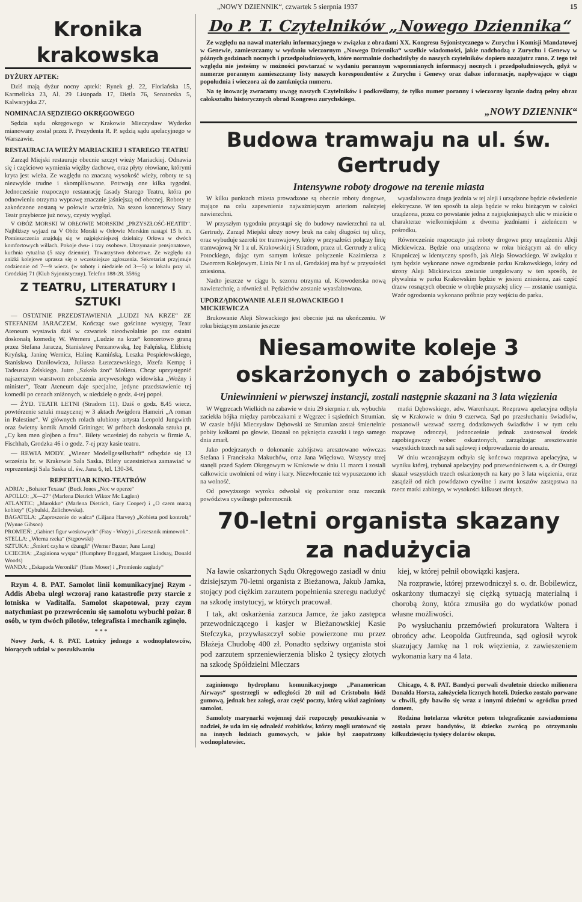„NOWY DZIENNIK“, czwartek 5 sierpnia 1937 15
Kronika krakowska
DYŻURY APTEK:
Dziś mają dyżur nocny apteki: Rynek gł. 22, Floriańska 15, Karmelicka 23, Al. 29 Listopada 17, Dietla 76, Senatorska 5, Kalwaryjska 27.
NOMINACJA SĘDZIEGO OKRĘGOWEGO
Sędzia sądu okręgowego w Krakowie Mieczysław Wyderko mianowany został przez P. Prezydenta R. P. sędzią sądu apelacyjnego w Warszawie.
RESTAURACJA WIEŻY MARIACKIEJ I STAREGO TEATRU
Zarząd Miejski restauruje obecnie szczyt wieży Mariackiej. Odnawia się i częściowo wymienia więźby dachowe, oraz płyty ołowiane, którymi kryta jest wieża. Ze względu na znaczną wysokość wieży, roboty te są niezwykle trudne i skomplikowane. Potrwają one kilka tygodni. Jednocześnie rozpoczęto restaurację fasady Starego Teatru, która po odnowieniu otrzyma wyprawę znacznie jaśniejszą od obecnej. Roboty te zakończone zostaną w połowie września. Na sezon koncertowy Stary Teatr przybierze już nowy, czysty wygląd.
V OBÓZ MORSKI W ORŁOWIE MORSKIM „PRZYSZŁOŚĆ-HEATID“. Najbliższy wyjazd na V Obóz Morski w Orłowie Morskim nastąpi 15 b. m. Pomieszczenia znajdują się w najpiękniejszej dzielnicy Orłowa w dwóch komfortowych willach. Pokoje dwu- i trzy osobowe. Utrzymanie pensjonatowe, kuchnia rytualna (5 razy dziennie). Towarzystwo doborowe. Ze względu na zniżki kolejowe uprasza się o wcześniejsze zgłoszenia. Sekretariat przyjmuje codziennie od 7—9 wiecz. (w soboty i niedziele od 3—5) w lokalu przy ul. Grodzkiej 71 (Klub Syjonistyczny). Telefon 188-28. 3586g
Z TEATRU, LITERATURY I SZTUKI
— OSTATNIE PRZEDSTAWIENIA „LUDZI NA KRZE“ ZE STEFANEM JARACZEM. Kończąc swe gościnne występy, Teatr Ateneum wystawia dziś w czwartek nieodwołalnie po raz ostatni doskonałą komedię W. Wernera „Ludzie na krze“ koncertowo graną przez Stefana Jaracza, Stanisławę Perzanowską, Izę Falęńską, Elżbietę Kryńską, Janinę Wernicz, Halinę Kamińską, Leszka Pospiełowskiego, Stanisława Daniłowicza, Juliusza Łuszczewskiego, Józefa Kempę i Tadeusza Żelskiego. Jutro „Szkoła żon“ Moliera. Chcąc uprzystępnić najszerszym warstwom zobaczenia arcywesołego widowiska „Woźny i minister“, Teatr Ateneum daje specjalne, jedyne przedstawienie tej komedii po cenach zniżonych, w niedzielę o godz. 4-tej popoł.
— ŻYD. TEATR LETNI (Stradom 11). Dziś o godz. 8.45 wiecz. powtórzenie sztuki muzycznej w 3 aktach Awigdora Hameiri „A roman in Palestine“. W głównych rolach ulubiony artysta Leopold Jungwirth oraz świetny komik Arnold Grininger. W próbach doskonała sztuka pt. „Cy ken men glojben a frau“. Bilety wcześniej do nabycia w firmie A. Fischhab, Grodzka 46 i o godz. 7-ej przy kasie teatru.
— REWIA MODY. „Wiener Modellgesellschaft“ odbędzie się 13 września br. w Krakowie Sala Saska. Bilety uczestnictwa zamawiać w reprezentacji Sala Saska ul. św. Jana 6, tel. 130-34.
REPERTUAR KINO-TEATRÓW
ADRIA: „Bohater Texasu“ (Buck Jones „Noc w operze“
APOLLO: „X—27“ (Marlena Dietrich Wiktor Mc Laglen)
ATLANTIC: „Marokko“ (Marlena Dietrich, Gary Cooper) i „O czem marzą kobiety“ (Cybulski, Żelichowska).
BAGATELA: „Zaproszenie do walca“ (Liljana Harvey) „Kobieta pod kontrolą“ (Wynne Gibson)
PROMIEŃ: „Gabinet figur woskowych“ (Fray - Wray) i „Grzesznik mimowoli“.
STELLA: „Wierna rzeka“ (Stępowski)
SZTUKA: „Śmierć czyha w dżungli“ (Werner Baxter, June Lang)
UCIECHA: „Zaginiona wyspa“ (Humphrey Boggard, Margaret Lindsay, Donald Woods)
WANDA: „Eskapada Weroniki“ (Hans Moser) i „Promienie zagłady“
Rzym 4. 8. PAT. Samolot linii komunikacyjnej Rzym - Addis Abeba uległ wczoraj rano katastrofie przy starcie z lotniska w Vaditalfa. Samolot skapotował, przy czym natychmiast po przewróceniu się samolotu wybuchł pożar. 8 osób, w tym dwóch pilotów, telegrafista i mechanik zginęło.
* * *
Nowy Jork, 4. 8. PAT. Lotnicy jednego z wodnopłatowców, biorących udział w poszukiwaniu
Do P. T. Czytelników „Nowego Dziennika“
Ze względu na nawał materiału informacyjnego w związku z obradami XX. Kongresu Syjonistycznego w Zurychu i Komisji Mandatowej w Genewie, zamieszczamy w wydaniu wieczornym „Nowego Dziennika“ wszelkie wiadomości, jakie nadchodzą z Zurychu i Genewy w późnych godzinach nocnych i przedpołudniowych, które normalnie dochodziłyby do naszych czytelników dopiero nazajutrz rano. Z tego też względu nie jesteśmy w możności powtarzać w wydaniu porannym wspomnianych informacyj nocnych i przedpołudniowych, gdyż w numerze porannym zamieszczamy listy naszych korespondentów z Zurychu i Genewy oraz dalsze informacje, napływające w ciągu popołudnia i wieczora aż do zamknięcia numeru.
Na tę inowację zwracamy uwagę naszych Czytelników i podkreślamy, że tylko numer poranny i wieczorny łącznie dadzą pełny obraz całokształtu historycznych obrad Kongresu zurychskiego.
„NOWY DZIENNIK“
Budowa tramwaju na ul. św. Gertrudy
Intensywne roboty drogowe na terenie miasta
W kilku punktach miasta prowadzone są obecnie roboty drogowe, mające na celu zapewnienie najważniejszym arteriom należytej nawierzchni.
W przyszłym tygodniu przystąpi się do budowy nawierzchni na ul. Gertrudy. Zarząd Miejski ułoży nowy bruk na całej długości tej ulicy, oraz wybuduje szeroki tor tramwajowy, który w przyszłości połączy linię tramwajową Nr 1 z ul. Krakowskiej i Stradom, przez ul. Gertrudy z ulicą Potockiego, dając tym samym krótsze połączenie Kazimierza z Dworcem Kolejowym. Linia Nr 1 na ul. Grodzkiej ma być w przyszłości zniesiona.
Nadto jeszcze w ciągu b. sezonu otrzyma ul. Krowoderska nową nawierzchnię, a również ul. Pędzichów zostanie wyasfaltowana.
UPORZĄDKOWANIE ALEJI SŁOWACKIEGO I MICKIEWICZA
Brukowanie Aleji Słowackiego jest obecnie już na ukończeniu. W roku bieżącym zostanie jeszcze
wyasfaltowana druga jezdnia w tej aleji i urządzone będzie oświetlenie elektryczne. W ten sposób ta aleja będzie w roku bieżącym w całości urządzona, przez co powstanie jedna z najpiękniejszych ulic w mieście o charakterze wielkomiejskim z dwoma jezdniami i zieleńcem w pośrodku.
Równocześnie rozpoczęto już roboty drogowe przy urządzeniu Aleji Mickiewicza. Będzie ona urządzona w roku bieżącym aż do ulicy Krupniczej w identyczny sposób, jak Aleja Słowackiego. W związku z tym będzie wykonane nowe ogrodzenie parku Krakowskiego, który od strony Aleji Mickiewicza zostanie uregulowany w ten sposób, że pływalnia w parku Krakowskim będzie w jesieni zniesiona, zaś część drzew rosnących obecnie w obrębie przyszłej ulicy — zostanie usunięta. Wzór ogrodzenia wykonano próbnie przy wejściu do parku.
Niesamowite koleje 3 oskarżonych o zabójstwo
Uniewinnieni w pierwszej instancji, zostali następnie skazani na 3 lata więzienia
W Węgrzcach Wielkich na zabawie w dniu 29 sierpnia r. ub. wybuchła zaciekła bójka między parobczakami z Węgrzec i sąsiednich Strumian. W czasie bójki Mieczysław Dębowski ze Strumian został śmiertelnie pobity kołkami po głowie. Doznał on pęknięcia czaszki i tego samego dnia zmarł.
Jako podejrzanych o dokonanie zabójstwa aresztowano wówczas Stefana i Franciszka Makuchów, oraz Jana Więcława. Wszyscy trzej stanęli przed Sądem Okręgowym w Krakowie w dniu 11 marca i zostali całkowicie uwolnieni od winy i kary. Niezwłocznie też wypuszczono ich na wolność.
Od powyższego wyroku odwołał się prokurator oraz rzecznik powództwa cywilnego pełnomocnik
matki Dębowskiego, adw. Warenhaupt. Rozprawa apelacyjna odbyła się w Krakowie w dniu 9 czerwca. Sąd po przesłuchaniu świadków, postanowił wezwać szereg dodatkowych świadków i w tym celu rozprawę odroczył, jednocześnie jednak zastosował środek zapobiegawczy wobec oskarżonych, zarządzając aresztowanie wszystkich trzech na sali sądowej i odprowadzenie do aresztu.
W dniu wczorajszym odbyła się końcowa rozprawa apelacyjna, w wyniku której, trybunał apelacyjny pod przewodnictwem s. a. dr Ostręgi skazał wszystkich trzech oskarżonych na kary po 3 lata więzienia, oraz zasądził od nich powództwo cywilne i zwrot kosztów zastępstwa na rzecz matki zabitego, w wysokości kilkuset złotych.
70-letni organista skazany za nadużycia
Na ławie oskarżonych Sądu Okręgowego zasiadł w dniu dzisiejszym 70-letni organista z Bieżanowa, Jakub Jamka, stojący pod ciężkim zarzutem popełnienia szeregu nadużyć na szkodę instytucyj, w których pracował.
I tak, akt oskarżenia zarzuca Jamce, że jako zastępca przewodniczącego i kasjer w Bieżanowskiej Kasie Stefczyka, przywłaszczył sobie powierzone mu przez Błażeja Chudobę 400 zł. Ponadto sędziwy organista stoi pod zarzutem sprzeniewierzenia blisko 2 tysięcy złotych na szkodę Spółdzielni Mleczars
kiej, w której pełnił obowiązki kasjera.
Na rozprawie, której przewodniczył s. o. dr. Bobilewicz, oskarżony tłumaczył się ciężką sytuacją materialną i chorobą żony, która zmusiła go do wydatków ponad własne możliwości.
Po wysłuchaniu przemówień prokuratora Waltera i obrońcy adw. Leopolda Gutfreunda, sąd ogłosił wyrok skazujący Jamkę na 1 rok więzienia, z zawieszeniem wykonania kary na 4 lata.
zaginionego hydroplanu komunikacyjnego „Panamerican Airways“ spostrzegli w odległości 20 mil od Cristoboln łódź gumową, jednak bez załogi, oraz część poczty, którą wiózł zaginiony samolot.
Samoloty marynarki wojennej dziś rozpoczęły poszukiwania w nadziei, że uda im się odnaleźć rozbitków, którzy mogli uratować się na innych łodziach gumowych, w jakie był zaopatrzony wodnopłatowiec.
Chicago, 4. 8. PAT. Bandyci porwali dwuletnie dziecko milionera Donalda Horsta, założyciela licznych hoteli. Dziecko zostało porwane w chwili, gdy bawiło się wraz z innymi dziećmi w ogródku przed domem.
Rodzina hotelarza wkrótce potem telegraficznie zawiadomiona została przez bandytów, iż dziecko zwrócą po otrzymaniu kilkudziesięciu tysięcy dolarów okupu.